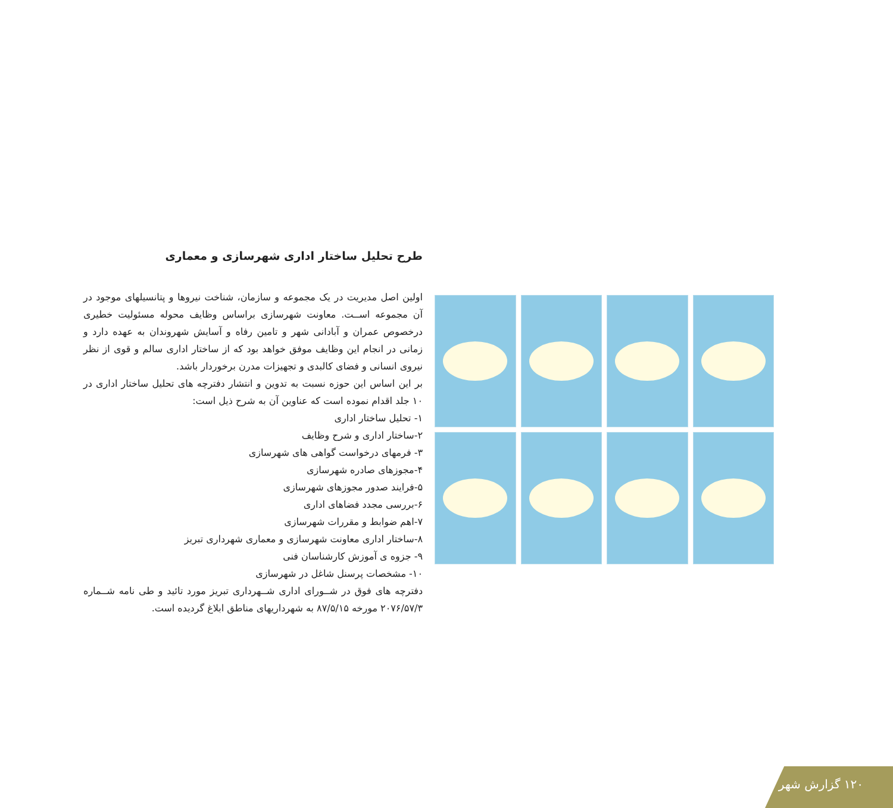طرح تحلیل ساختار اداری شهرسازی و معماری
اولین اصل مدیریت در یک مجموعه و سازمان، شناخت نیروها و پتانسیلهای موجود در آن مجموعه اســت. معاونت شهرسازی براساس وظایف محوله مسئولیت خطیری درخصوص عمران و آبادانی شهر و تامین رفاه و آسایش شهروندان به عهده دارد و زمانی در انجام این وظایف موفق خواهد بود که از ساختار اداری سالم و قوی از نظر نیروی انسانی و فضای کالبدی و تجهیزات مدرن برخوردار باشد.
بر این اساس این حوزه نسبت به تدوین و انتشار دفترچه های تحلیل ساختار اداری در ۱۰ جلد اقدام نموده است که عناوین آن به شرح ذیل است:
۱- تحلیل ساختار اداری
۲-ساختار اداری و شرح وظایف
۳- فرمهای درخواست گواهی های شهرسازی
۴-مجوزهای صادره شهرسازی
۵-فرایند صدور مجوزهای شهرسازی
۶-بررسی مجدد فضاهای اداری
۷-اهم ضوابط و مقررات شهرسازی
۸-ساختار اداری معاونت شهرسازی و معماری شهرداری تبریز
۹- جزوه ی آموزش کارشناسان فنی
۱۰- مشخصات پرسنل شاغل در شهرسازی
دفترچه های فوق در شــورای اداری شــهرداری تبریز مورد تائید و طی نامه شــماره ۲۰۷۶/۵۷/۳ مورخه ۸۷/۵/۱۵ به شهرداریهای مناطق ابلاغ گردیده است.
۱۲۰ گزارش شهر